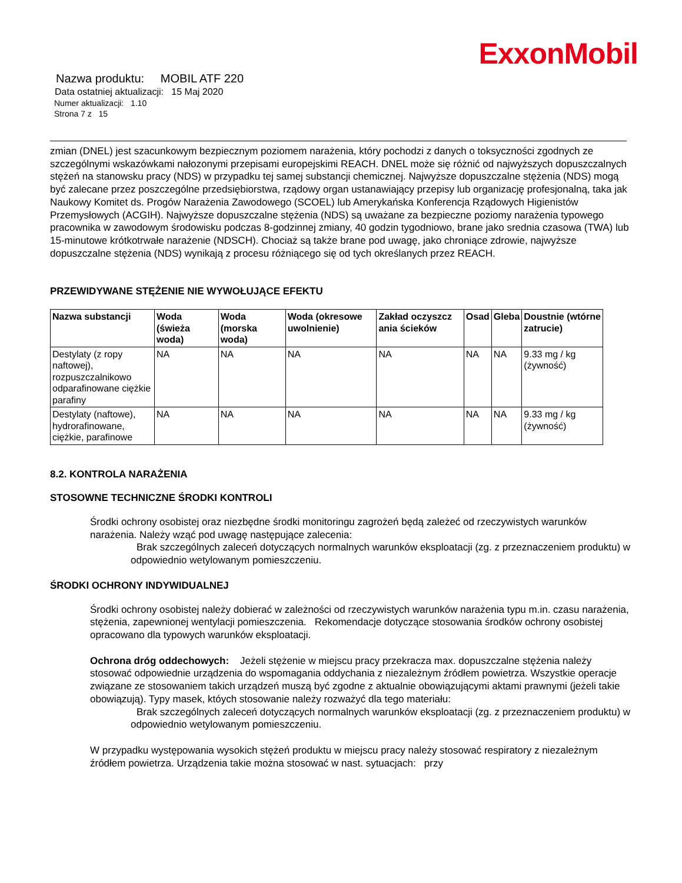ExxonMobil
Nazwa produktu: MOBIL ATF 220
Data ostatniej aktualizacji: 15 Maj 2020
Numer aktualizacji: 1.10
Strona 7 z 15
zmian (DNEL) jest szacunkowym bezpiecznym poziomem narażenia, który pochodzi z danych o toksyczności zgodnych ze szczególnymi wskazówkami nałozonymi przepisami europejskimi REACH. DNEL może się różnić od najwyższych dopuszczalnych stężeń na stanowsku pracy (NDS) w przypadku tej samej substancji chemicznej. Najwyższe dopuszczalne stężenia (NDS) mogą być zalecane przez poszczególne przedsiębiorstwa, rządowy organ ustanawiający przepisy lub organizację profesjonalną, taka jak Naukowy Komitet ds. Progów Narażenia Zawodowego (SCOEL) lub Amerykańska Konferencja Rządowych Higienistów Przemysłowych (ACGIH). Najwyższe dopuszczalne stężenia (NDS) są uważane za bezpieczne poziomy narażenia typowego pracownika w zawodowym środowisku podczas 8-godzinnej zmiany, 40 godzin tygodniowo, brane jako srednia czasowa (TWA) lub 15-minutowe krótkotrwałe narażenie (NDSCH). Chociaż są także brane pod uwagę, jako chroniące zdrowie, najwyższe dopuszczalne stężenia (NDS) wynikają z procesu różniącego się od tych określanych przez REACH.
PRZEWIDYWANE STĘŻENIE NIE WYWOŁUJĄCE EFEKTU
| Nazwa substancji | Woda (świeża woda) | Woda (morska woda) | Woda (okresowe uwolnienie) | Zakład oczyszcz ania ścieków | Osad | Gleba | Doustnie (wtórne zatrucie) |
| --- | --- | --- | --- | --- | --- | --- | --- |
| Destylaty (z ropy naftowej), rozpuszczalnikowo odparafinowane ciężkie parafiny | NA | NA | NA | NA | NA | NA | 9.33 mg / kg (żywność) |
| Destylaty (naftowe), hydrorafinowane, ciężkie, parafinowe | NA | NA | NA | NA | NA | NA | 9.33 mg / kg (żywność) |
8.2. KONTROLA NARAŻENIA
STOSOWNE TECHNICZNE ŚRODKI KONTROLI
Środki ochrony osobistej oraz niezbędne środki monitoringu zagrożeń będą zależeć od rzeczywistych warunków narażenia. Należy wząć pod uwagę następujące zalecenia:
Brak szczególnych zaleceń dotyczących normalnych warunków eksploatacji (zg. z przeznaczeniem produktu) w odpowiednio wetylowanym pomieszczeniu.
ŚRODKI OCHRONY INDYWIDUALNEJ
Środki ochrony osobistej należy dobierać w zależności od rzeczywistych warunków narażenia typu m.in. czasu narażenia, stężenia, zapewnionej wentylacji pomieszczenia. Rekomendacje dotyczące stosowania środków ochrony osobistej opracowano dla typowych warunków eksploatacji.
Ochrona dróg oddechowych: Jeżeli stężenie w miejscu pracy przekracza max. dopuszczalne stężenia należy stosować odpowiednie urządzenia do wspomagania oddychania z niezależnym źródłem powietrza. Wszystkie operacje związane ze stosowaniem takich urządzeń muszą być zgodne z aktualnie obowiązującymi aktami prawnymi (jeżeli takie obowiązują). Typy masek, któych stosowanie należy rozważyć dla tego materiału:
Brak szczególnych zaleceń dotyczących normalnych warunków eksploatacji (zg. z przeznaczeniem produktu) w odpowiednio wetylowanym pomieszczeniu.
W przypadku występowania wysokich stężeń produktu w miejscu pracy należy stosować respiratory z niezależnym źródłem powietrza. Urządzenia takie można stosować w nast. sytuacjach: przy